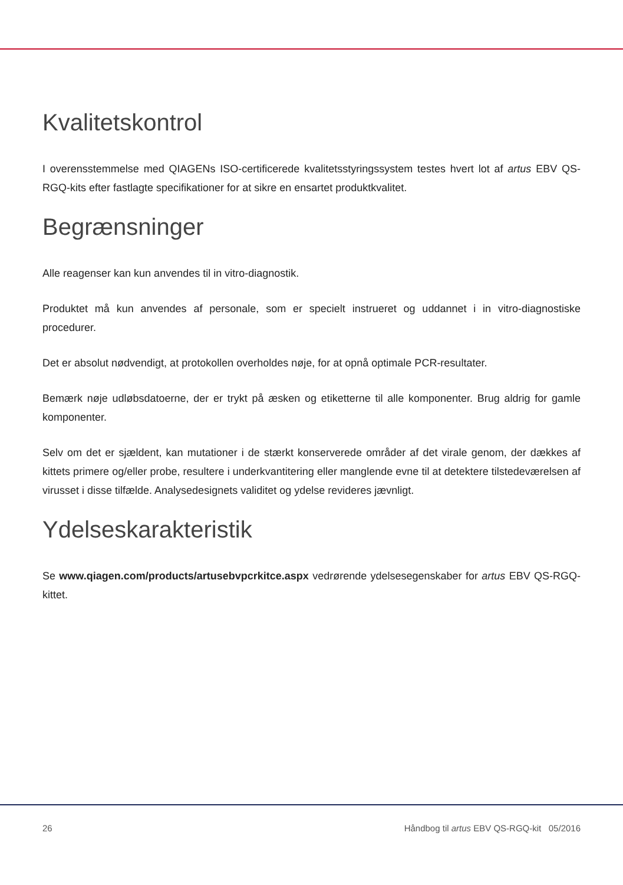Kvalitetskontrol
I overensstemmelse med QIAGENs ISO-certificerede kvalitetsstyringssystem testes hvert lot af artus EBV QS-RGQ-kits efter fastlagte specifikationer for at sikre en ensartet produktkvalitet.
Begrænsninger
Alle reagenser kan kun anvendes til in vitro-diagnostik.
Produktet må kun anvendes af personale, som er specielt instrueret og uddannet i in vitro-diagnostiske procedurer.
Det er absolut nødvendigt, at protokollen overholdes nøje, for at opnå optimale PCR-resultater.
Bemærk nøje udløbsdatoerne, der er trykt på æsken og etiketterne til alle komponenter. Brug aldrig for gamle komponenter.
Selv om det er sjældent, kan mutationer i de stærkt konserverede områder af det virale genom, der dækkes af kittets primere og/eller probe, resultere i underkvantitering eller manglende evne til at detektere tilstedeværelsen af virusset i disse tilfælde. Analysedesignets validitet og ydelse revideres jævnligt.
Ydelseskarakteristik
Se www.qiagen.com/products/artusebvpcrkitce.aspx vedrørende ydelsesegenskaber for artus EBV QS-RGQ-kittet.
26 Håndbog til artus EBV QS-RGQ-kit 05/2016